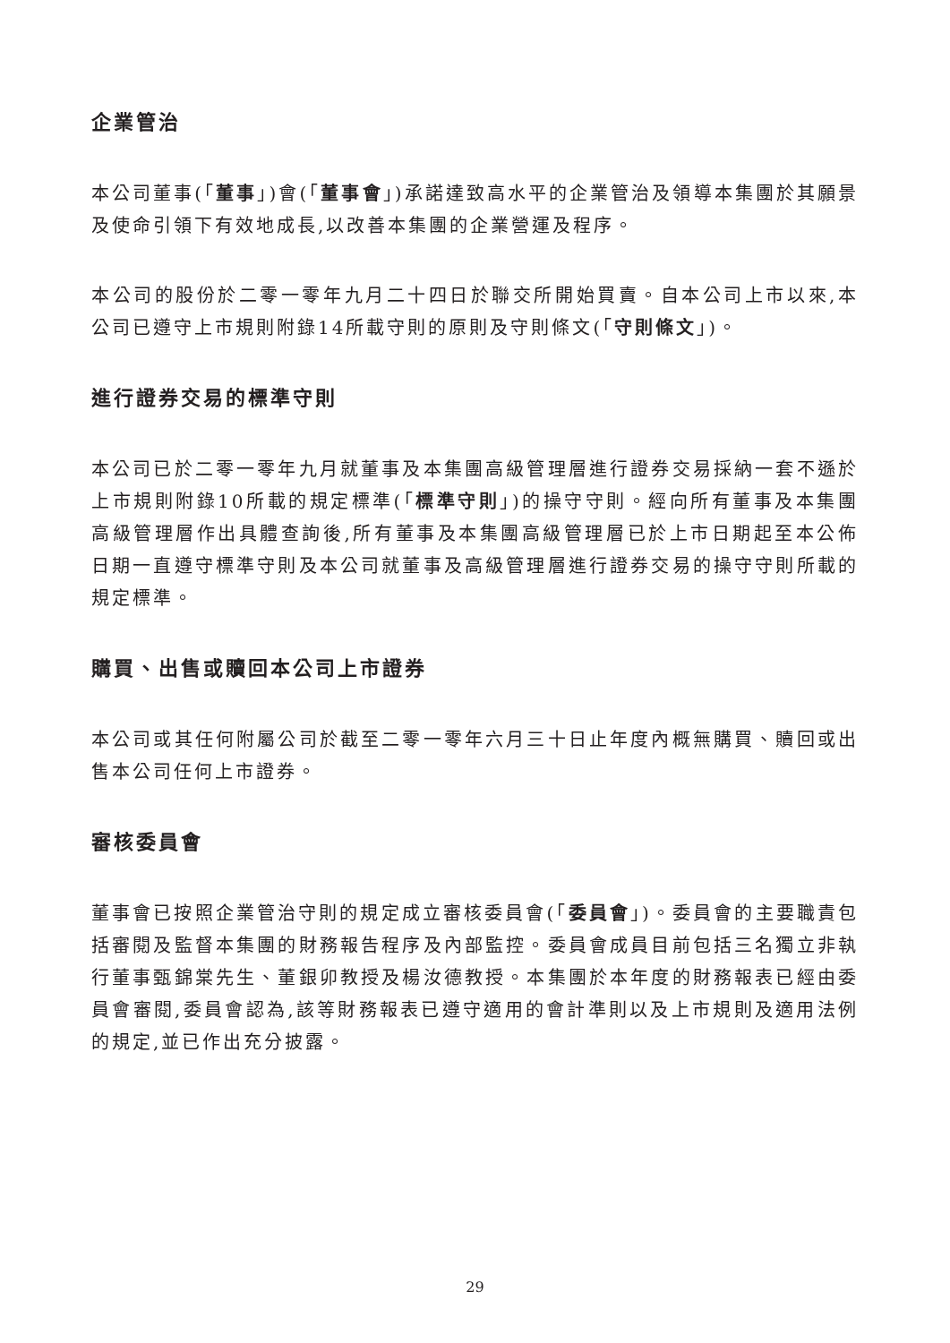企業管治
本公司董事(「董事」)會(「董事會」)承諾達致高水平的企業管治及領導本集團於其願景及使命引領下有效地成長,以改善本集團的企業營運及程序。
本公司的股份於二零一零年九月二十四日於聯交所開始買賣。自本公司上市以來,本公司已遵守上市規則附錄14所載守則的原則及守則條文(「守則條文」)。
進行證券交易的標準守則
本公司已於二零一零年九月就董事及本集團高級管理層進行證券交易採納一套不遜於上市規則附錄10所載的規定標準(「標準守則」)的操守守則。經向所有董事及本集團高級管理層作出具體查詢後,所有董事及本集團高級管理層已於上市日期起至本公佈日期一直遵守標準守則及本公司就董事及高級管理層進行證券交易的操守守則所載的規定標準。
購買、出售或贖回本公司上市證券
本公司或其任何附屬公司於截至二零一零年六月三十日止年度內概無購買、贖回或出售本公司任何上市證券。
審核委員會
董事會已按照企業管治守則的規定成立審核委員會(「委員會」)。委員會的主要職責包括審閱及監督本集團的財務報告程序及內部監控。委員會成員目前包括三名獨立非執行董事甄錦棠先生、董銀卯教授及楊汝德教授。本集團於本年度的財務報表已經由委員會審閱,委員會認為,該等財務報表已遵守適用的會計準則以及上市規則及適用法例的規定,並已作出充分披露。
29